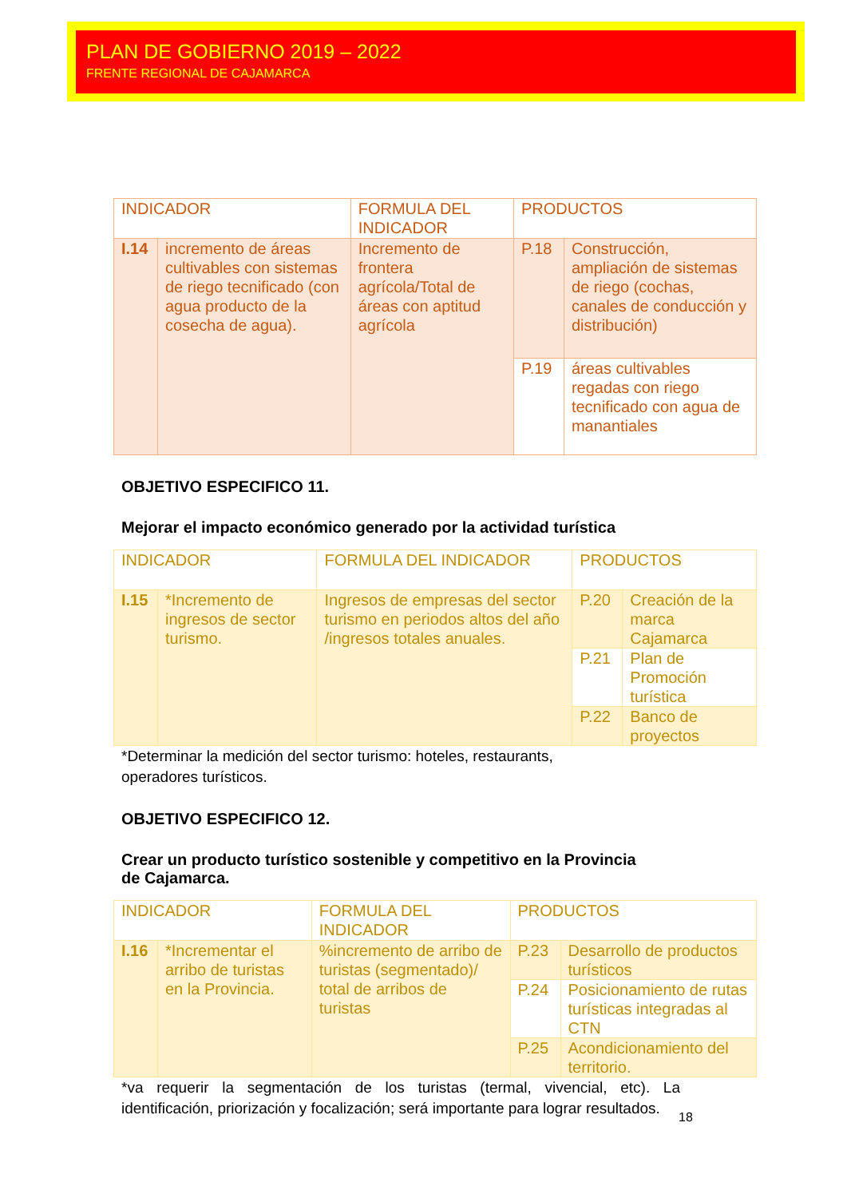PLAN DE GOBIERNO 2019 – 2022
FRENTE REGIONAL DE CAJAMARCA
| INDICADOR | | FORMULA DEL INDICADOR | PRODUCTOS | |
| I.14 | incremento de áreas cultivables con sistemas de riego tecnificado (con agua producto de la cosecha de agua). | Incremento de frontera agrícola/Total de áreas con aptitud agrícola | P.18 | Construcción, ampliación de sistemas de riego (cochas, canales de conducción y distribución) |
| | | | P.19 | áreas cultivables regadas con riego tecnificado con agua de manantiales |
OBJETIVO ESPECIFICO 11.
Mejorar el impacto económico generado por la actividad turística
| INDICADOR | | FORMULA DEL INDICADOR | PRODUCTOS | |
| I.15 | *Incremento de ingresos de sector turismo. | Ingresos de empresas del sector turismo en periodos altos del año /ingresos totales anuales. | P.20 | Creación de la marca Cajamarca |
| | | | P.21 | Plan de Promoción turística |
| | | | P.22 | Banco de proyectos |
*Determinar la medición del sector turismo: hoteles, restaurants,
operadores turísticos.
OBJETIVO ESPECIFICO 12.
Crear un producto turístico sostenible y competitivo en la Provincia
de Cajamarca.
| INDICADOR | | FORMULA DEL INDICADOR | PRODUCTOS | |
| I.16 | *Incrementar el arribo de turistas en la Provincia. | %incremento de arribo de turistas (segmentado)/ total de arribos de turistas | P.23 | Desarrollo de productos turísticos |
| | | | P.24 | Posicionamiento de rutas turísticas integradas al CTN |
| | | | P.25 | Acondicionamiento del territorio. |
*va requerir la segmentación de los turistas (termal, vivencial, etc). La identificación, priorización y focalización; será importante para lograr resultados.
18